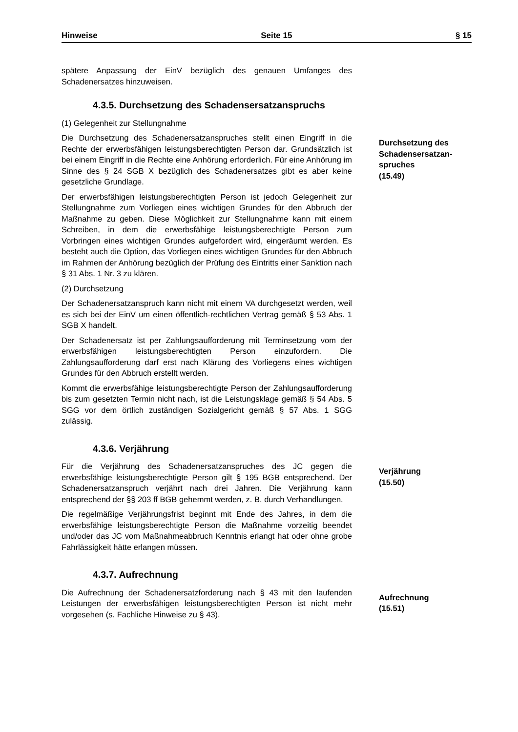Hinweise Seite 15 § 15
spätere Anpassung der EinV bezüglich des genauen Umfanges des Schadenersatzes hinzuweisen.
4.3.5. Durchsetzung des Schadensersatzanspruchs
(1) Gelegenheit zur Stellungnahme
Die Durchsetzung des Schadenersatzanspruches stellt einen Eingriff in die Rechte der erwerbsfähigen leistungsberechtigten Person dar. Grundsätzlich ist bei einem Eingriff in die Rechte eine Anhörung erforderlich. Für eine Anhörung im Sinne des § 24 SGB X bezüglich des Schadenersatzes gibt es aber keine gesetzliche Grundlage.
Der erwerbsfähigen leistungsberechtigten Person ist jedoch Gelegenheit zur Stellungnahme zum Vorliegen eines wichtigen Grundes für den Abbruch der Maßnahme zu geben. Diese Möglichkeit zur Stellungnahme kann mit einem Schreiben, in dem die erwerbsfähige leistungsberechtigte Person zum Vorbringen eines wichtigen Grundes aufgefordert wird, eingeräumt werden. Es besteht auch die Option, das Vorliegen eines wichtigen Grundes für den Abbruch im Rahmen der Anhörung bezüglich der Prüfung des Eintritts einer Sanktion nach § 31 Abs. 1 Nr. 3 zu klären.
(2) Durchsetzung
Der Schadenersatzanspruch kann nicht mit einem VA durchgesetzt werden, weil es sich bei der EinV um einen öffentlich-rechtlichen Vertrag gemäß § 53 Abs. 1 SGB X handelt.
Der Schadenersatz ist per Zahlungsaufforderung mit Terminsetzung vom der erwerbsfähigen leistungsberechtigten Person einzufordern. Die Zahlungsaufforderung darf erst nach Klärung des Vorliegens eines wichtigen Grundes für den Abbruch erstellt werden.
Kommt die erwerbsfähige leistungsberechtigte Person der Zahlungsaufforderung bis zum gesetzten Termin nicht nach, ist die Leistungsklage gemäß § 54 Abs. 5 SGG vor dem örtlich zuständigen Sozialgericht gemäß § 57 Abs. 1 SGG zulässig.
Durchsetzung des Schadensersatzan-spruches
(15.49)
4.3.6. Verjährung
Für die Verjährung des Schadenersatzanspruches des JC gegen die erwerbsfähige leistungsberechtigte Person gilt § 195 BGB entsprechend. Der Schadenersatzanspruch verjährt nach drei Jahren. Die Verjährung kann entsprechend der §§ 203 ff BGB gehemmt werden, z. B. durch Verhandlungen.
Die regelmäßige Verjährungsfrist beginnt mit Ende des Jahres, in dem die erwerbsfähige leistungsberechtigte Person die Maßnahme vorzeitig beendet und/oder das JC vom Maßnahmeabbruch Kenntnis erlangt hat oder ohne grobe Fahrlässigkeit hätte erlangen müssen.
Verjährung
(15.50)
4.3.7. Aufrechnung
Die Aufrechnung der Schadenersatzforderung nach § 43 mit den laufenden Leistungen der erwerbsfähigen leistungsberechtigten Person ist nicht mehr vorgesehen (s. Fachliche Hinweise zu § 43).
Aufrechnung
(15.51)